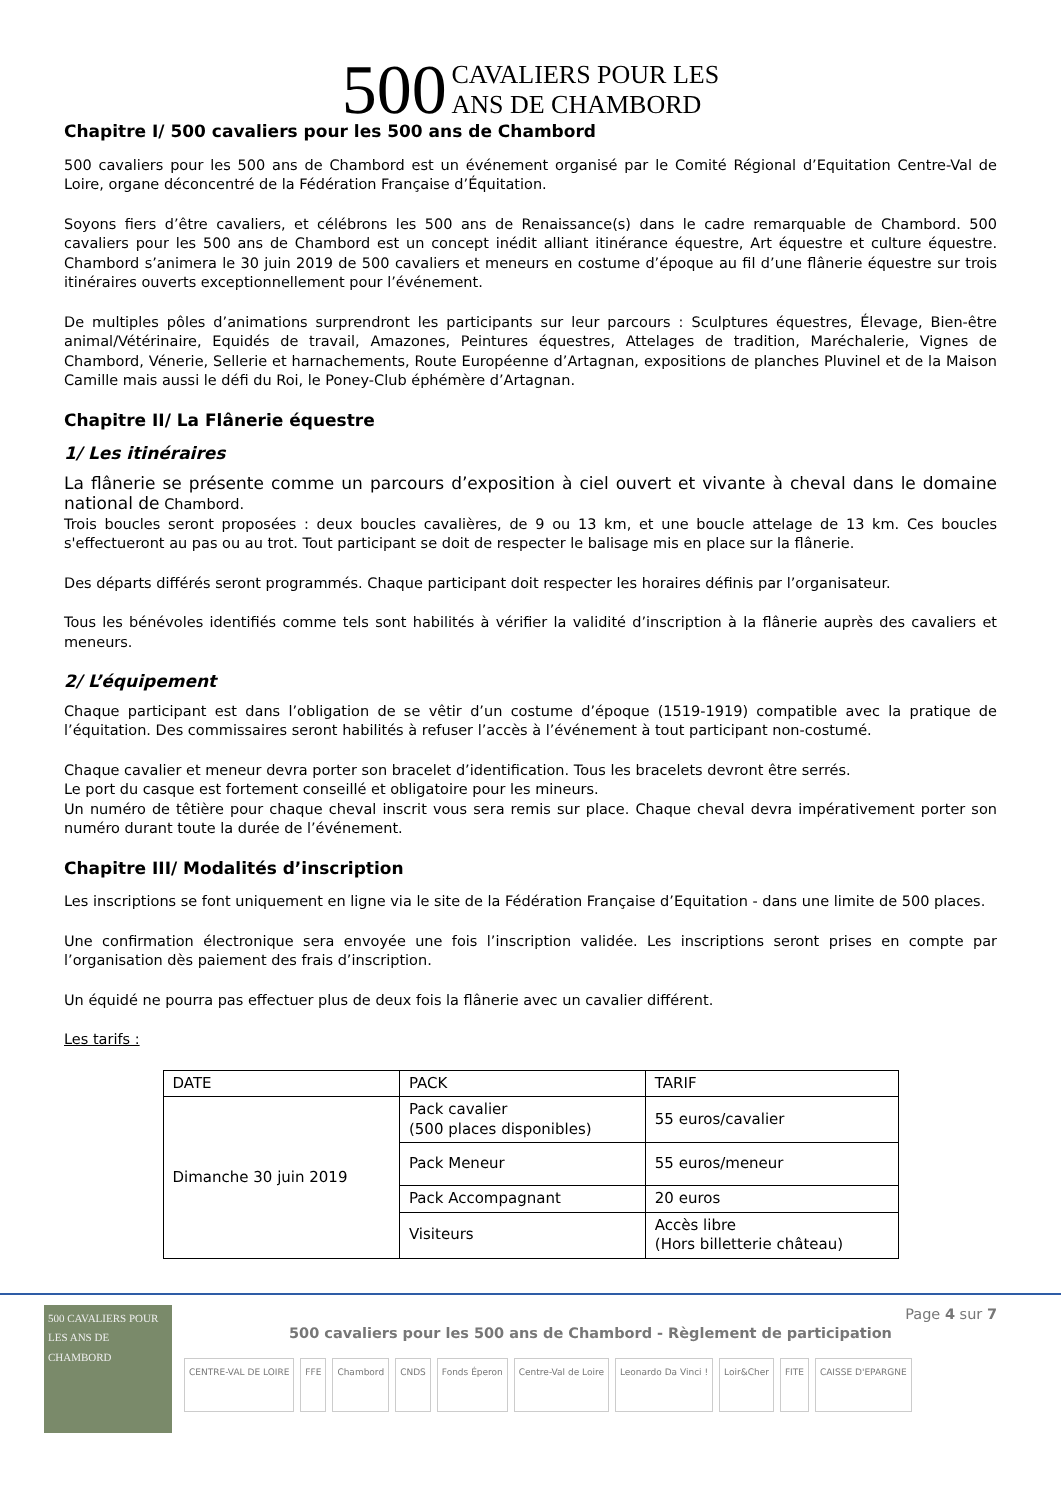500 CAVALIERS POUR LES
ANS DE CHAMBORD
Chapitre I/ 500 cavaliers pour les 500 ans de Chambord
500 cavaliers pour les 500 ans de Chambord est un événement organisé par le Comité Régional d’Equitation Centre-Val de Loire, organe déconcentré de la Fédération Française d’Équitation.
Soyons fiers d’être cavaliers, et célébrons les 500 ans de Renaissance(s) dans le cadre remarquable de Chambord. 500 cavaliers pour les 500 ans de Chambord est un concept inédit alliant itinérance équestre, Art équestre et culture équestre. Chambord s’animera le 30 juin 2019 de 500 cavaliers et meneurs en costume d’époque au fil d’une flânerie équestre sur trois itinéraires ouverts exceptionnellement pour l’événement.
De multiples pôles d’animations surprendront les participants sur leur parcours : Sculptures équestres, Élevage, Bien-être animal/Vétérinaire, Equidés de travail, Amazones, Peintures équestres, Attelages de tradition, Maréchalerie, Vignes de Chambord, Vénerie, Sellerie et harnachements, Route Européenne d’Artagnan, expositions de planches Pluvinel et de la Maison Camille mais aussi le défi du Roi, le Poney-Club éphémère d’Artagnan.
Chapitre II/ La Flânerie équestre
1/ Les itinéraires
La flânerie se présente comme un parcours d’exposition à ciel ouvert et vivante à cheval dans le domaine national de Chambord.
Trois boucles seront proposées : deux boucles cavalières, de 9 ou 13 km, et une boucle attelage de 13 km. Ces boucles s'effectueront au pas ou au trot. Tout participant se doit de respecter le balisage mis en place sur la flânerie.
Des départs différés seront programmés. Chaque participant doit respecter les horaires définis par l’organisateur.
Tous les bénévoles identifiés comme tels sont habilités à vérifier la validité d’inscription à la flânerie auprès des cavaliers et meneurs.
2/ L’équipement
Chaque participant est dans l’obligation de se vêtir d’un costume d’époque (1519-1919) compatible avec la pratique de l’équitation. Des commissaires seront habilités à refuser l’accès à l’événement à tout participant non-costumé.
Chaque cavalier et meneur devra porter son bracelet d’identification. Tous les bracelets devront être serrés.
Le port du casque est fortement conseillé et obligatoire pour les mineurs.
Un numéro de têtière pour chaque cheval inscrit vous sera remis sur place. Chaque cheval devra impérativement porter son numéro durant toute la durée de l’événement.
Chapitre III/ Modalités d’inscription
Les inscriptions se font uniquement en ligne via le site de la Fédération Française d’Equitation - dans une limite de 500 places.
Une confirmation électronique sera envoyée une fois l’inscription validée. Les inscriptions seront prises en compte par l’organisation dès paiement des frais d’inscription.
Un équidé ne pourra pas effectuer plus de deux fois la flânerie avec un cavalier différent.
Les tarifs :
| DATE | PACK | TARIF |
| --- | --- | --- |
| Dimanche 30 juin 2019 | Pack cavalier (500 places disponibles) | 55 euros/cavalier |
| | Pack Meneur | 55 euros/meneur |
| | Pack Accompagnant | 20 euros |
| | Visiteurs | Accès libre (Hors billetterie château) |
500 CAVALIERS POUR LES ANS DE CHAMBORD
Page 4 sur 7
500 cavaliers pour les 500 ans de Chambord - Règlement de participation
CENTRE-VAL DE LOIRE FFE Chambord CNDS Fonds Éperon Centre-Val de Loire Leonardo Da Vinci ! Loir&Cher FITE CAISSE D'EPARGNE